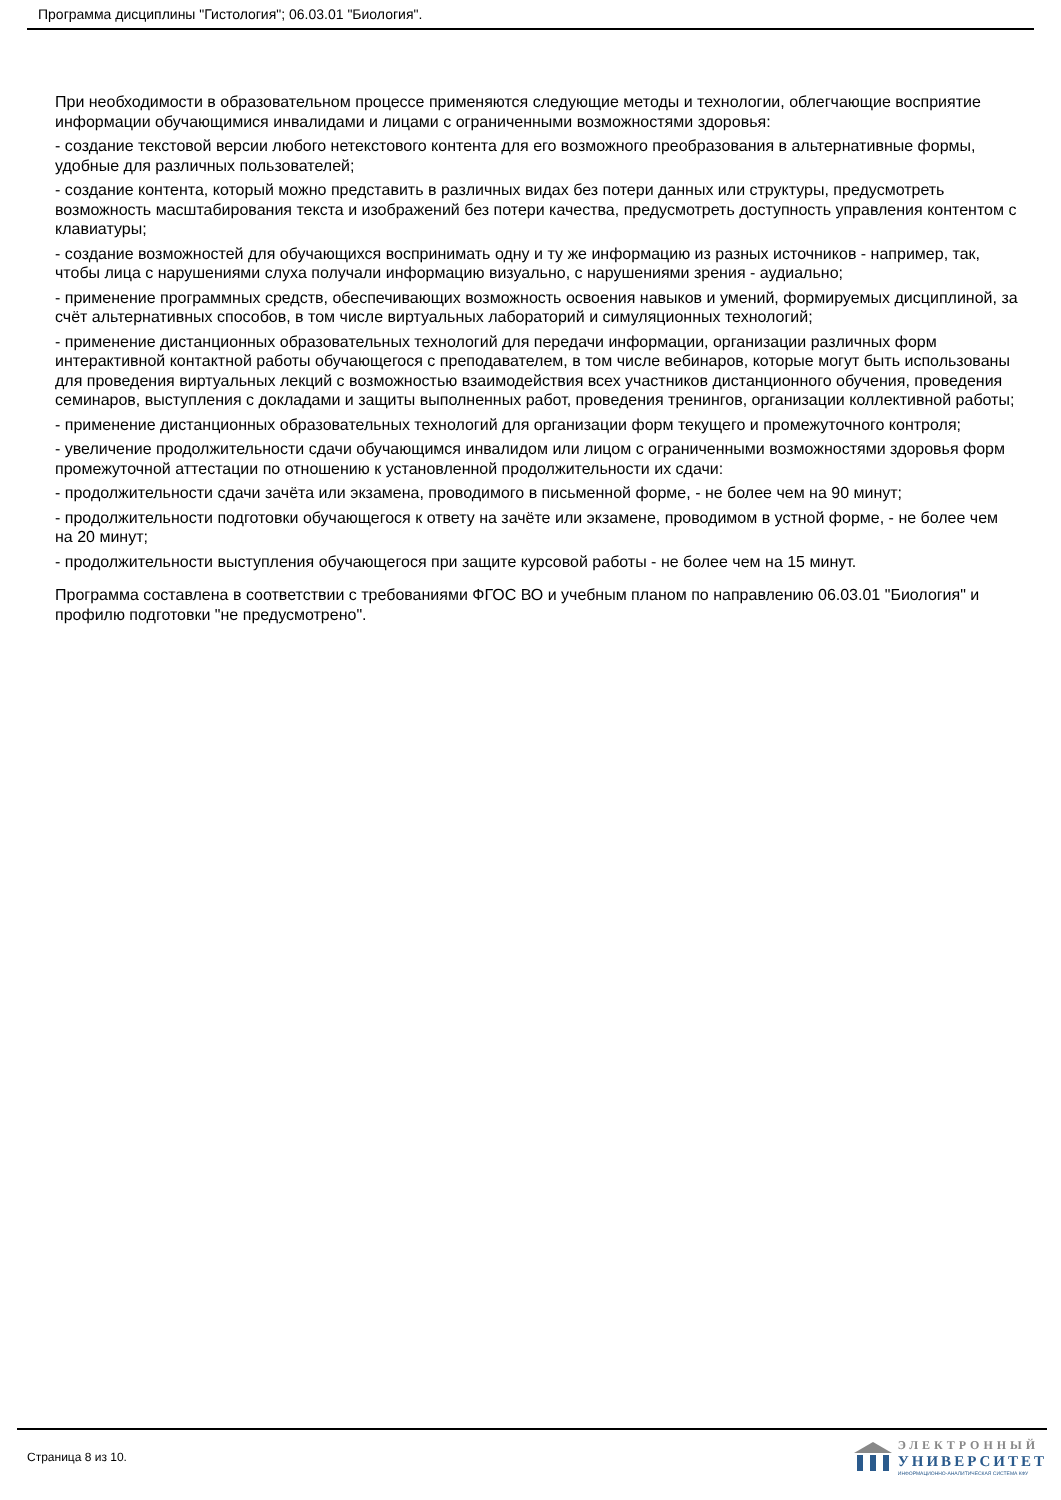Программа дисциплины "Гистология"; 06.03.01 "Биология".
При необходимости в образовательном процессе применяются следующие методы и технологии, облегчающие восприятие информации обучающимися инвалидами и лицами с ограниченными возможностями здоровья:
- создание текстовой версии любого нетекстового контента для его возможного преобразования в альтернативные формы, удобные для различных пользователей;
- создание контента, который можно представить в различных видах без потери данных или структуры, предусмотреть возможность масштабирования текста и изображений без потери качества, предусмотреть доступность управления контентом с клавиатуры;
- создание возможностей для обучающихся воспринимать одну и ту же информацию из разных источников - например, так, чтобы лица с нарушениями слуха получали информацию визуально, с нарушениями зрения - аудиально;
- применение программных средств, обеспечивающих возможность освоения навыков и умений, формируемых дисциплиной, за счёт альтернативных способов, в том числе виртуальных лабораторий и симуляционных технологий;
- применение дистанционных образовательных технологий для передачи информации, организации различных форм интерактивной контактной работы обучающегося с преподавателем, в том числе вебинаров, которые могут быть использованы для проведения виртуальных лекций с возможностью взаимодействия всех участников дистанционного обучения, проведения семинаров, выступления с докладами и защиты выполненных работ, проведения тренингов, организации коллективной работы;
- применение дистанционных образовательных технологий для организации форм текущего и промежуточного контроля;
- увеличение продолжительности сдачи обучающимся инвалидом или лицом с ограниченными возможностями здоровья форм промежуточной аттестации по отношению к установленной продолжительности их сдачи:
- продолжительности сдачи зачёта или экзамена, проводимого в письменной форме, - не более чем на 90 минут;
- продолжительности подготовки обучающегося к ответу на зачёте или экзамене, проводимом в устной форме, - не более чем на 20 минут;
- продолжительности выступления обучающегося при защите курсовой работы - не более чем на 15 минут.
Программа составлена в соответствии с требованиями ФГОС ВО и учебным планом по направлению 06.03.01 "Биология" и профилю подготовки "не предусмотрено".
Страница 8 из 10.
ЭЛЕКТРОННЫЙ
УНИВЕРСИТЕТ
ИНФОРМАЦИОННО-АНАЛИТИЧЕСКАЯ СИСТЕМА КФУ